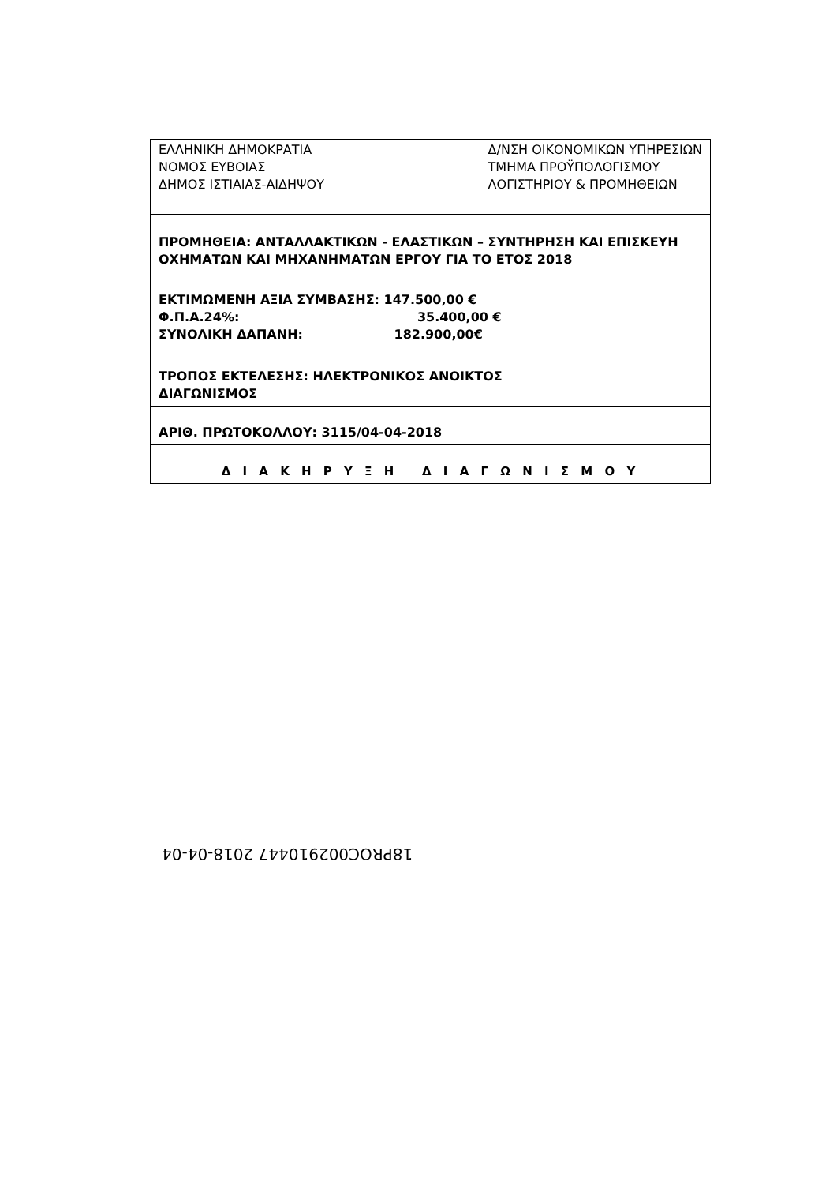| ΕΛΛΗΝΙΚΗ ΔΗΜΟΚΡΑΤΙΑ ΝΟΜΟΣ ΕΥΒΟΙΑΣ ΔΗΜΟΣ ΙΣΤΙΑΙΑΣ-ΑΙΔΗΨΟΥ Δ/ΝΣΗ ΟΙΚΟΝΟΜΙΚΩΝ ΥΠΗΡΕΣΙΩΝ ΤΜΗΜΑ ΠΡΟΫΠΟΛΟΓΙΣΜΟΥ ΛΟΓΙΣΤΗΡΙΟΥ & ΠΡΟΜΗΘΕΙΩΝ |
| ΠΡΟΜΗΘΕΙΑ: ΑΝΤΑΛΛΑΚΤΙΚΩΝ - ΕΛΑΣΤΙΚΩΝ – ΣΥΝΤΗΡΗΣΗ ΚΑΙ ΕΠΙΣΚΕΥΗ ΟΧΗΜΑΤΩΝ ΚΑΙ ΜΗΧΑΝΗΜΑΤΩΝ ΕΡΓΟΥ ΓΙΑ ΤΟ ΕΤΟΣ 2018 |
| ΕΚΤΙΜΩΜΕΝΗ ΑΞΙΑ ΣΥΜΒΑΣΗΣ: 147.500,00 € Φ.Π.Α.24%: 35.400,00 € ΣΥΝΟΛΙΚΗ ΔΑΠΑΝΗ: 182.900,00€ |
| ΤΡΟΠΟΣ ΕΚΤΕΛΕΣΗΣ: ΗΛΕΚΤΡΟΝΙΚΟΣ ΑΝΟΙΚΤΟΣ ΔΙΑΓΩΝΙΣΜΟΣ |
| ΑΡΙΘ. ΠΡΩΤΟΚΟΛΛΟΥ: 3115/04-04-2018 |
| Δ Ι Α Κ Η Ρ Υ Ξ Η Δ Ι Α Γ Ω Ν Ι Σ Μ Ο Υ |
18PROC002910447 2018-04-04